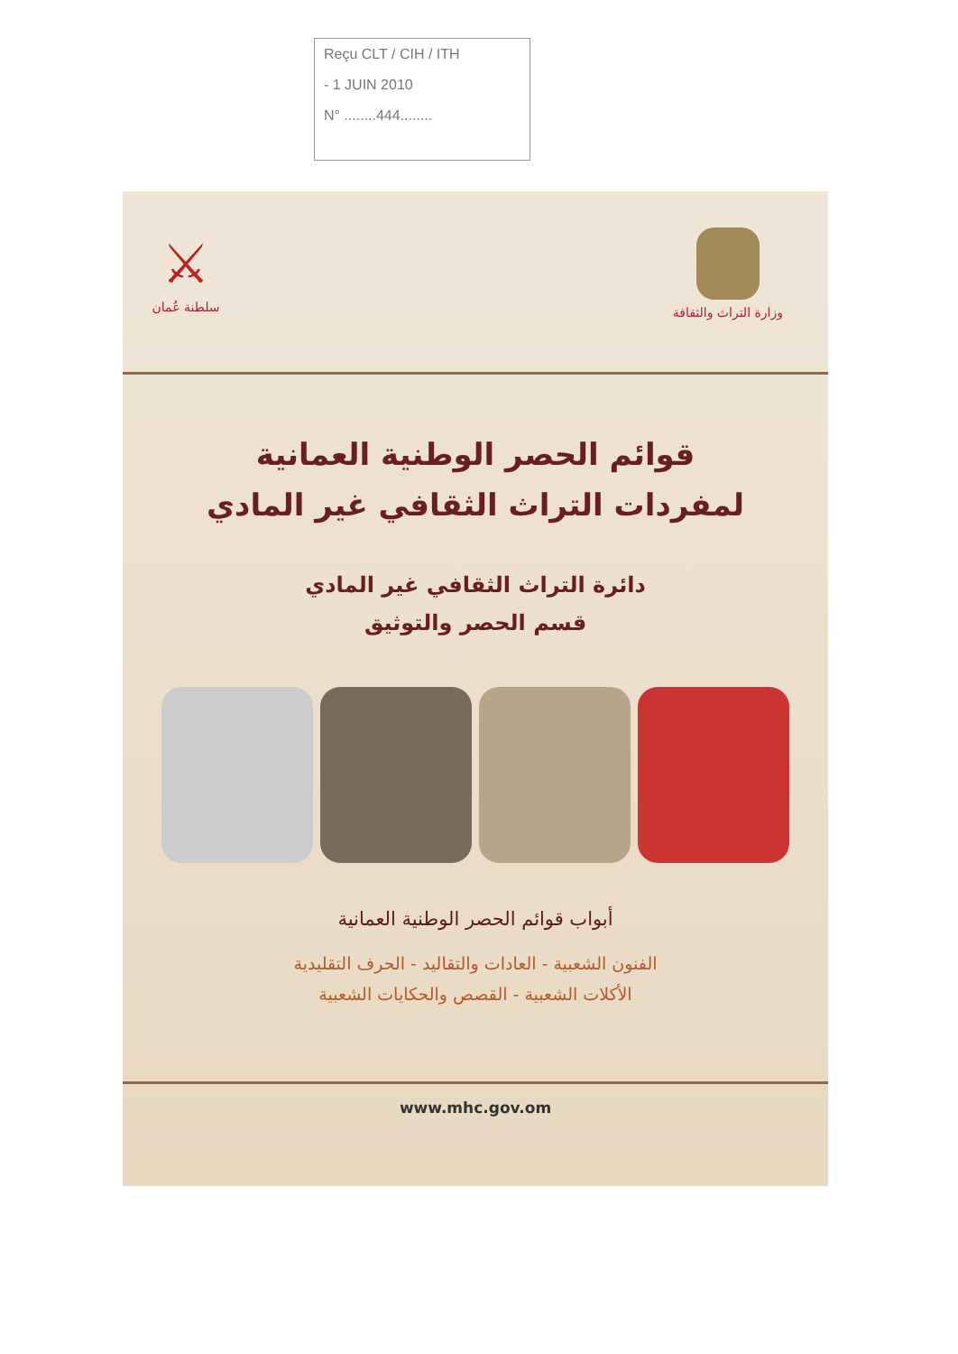Reçu CLT / CIH / ITH
- 1 JUIN 2010
N° ........444........
⚔
سلطنة عُمان
وزارة التراث والثقافة
قوائم الحصر الوطنية العمانية
لمفردات التراث الثقافي غير المادي
دائرة التراث الثقافي غير المادي
قسم الحصر والتوثيق
أبواب قوائم الحصر الوطنية العمانية
الفنون الشعبية - العادات والتقاليد - الحرف التقليدية
الأكلات الشعبية - القصص والحكايات الشعبية
www.mhc.gov.om